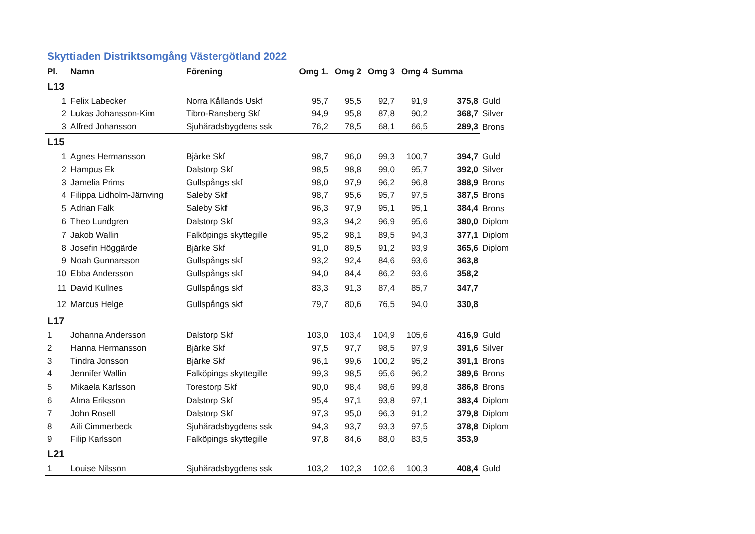Skyttiaden Distriktsomgång Västergötland 2022
| Pl. | Namn | Förening | Omg 1. | Omg 2 | Omg 3 | Omg 4 | Summa | |
| --- | --- | --- | --- | --- | --- | --- | --- | --- |
| L13 | | | | | | | | |
| 1 | Felix Labecker | Norra Kållands Uskf | 95,7 | 95,5 | 92,7 | 91,9 | 375,8 | Guld |
| 2 | Lukas Johansson-Kim | Tibro-Ransberg Skf | 94,9 | 95,8 | 87,8 | 90,2 | 368,7 | Silver |
| 3 | Alfred Johansson | Sjuhäradsbygdens ssk | 76,2 | 78,5 | 68,1 | 66,5 | 289,3 | Brons |
| L15 | | | | | | | | |
| 1 | Agnes Hermansson | Bjärke Skf | 98,7 | 96,0 | 99,3 | 100,7 | 394,7 | Guld |
| 2 | Hampus Ek | Dalstorp Skf | 98,5 | 98,8 | 99,0 | 95,7 | 392,0 | Silver |
| 3 | Jamelia Prims | Gullspångs skf | 98,0 | 97,9 | 96,2 | 96,8 | 388,9 | Brons |
| 4 | Filippa Lidholm-Järnving | Saleby Skf | 98,7 | 95,6 | 95,7 | 97,5 | 387,5 | Brons |
| 5 | Adrian Falk | Saleby Skf | 96,3 | 97,9 | 95,1 | 95,1 | 384,4 | Brons |
| 6 | Theo Lundgren | Dalstorp Skf | 93,3 | 94,2 | 96,9 | 95,6 | 380,0 | Diplom |
| 7 | Jakob Wallin | Falköpings skyttegille | 95,2 | 98,1 | 89,5 | 94,3 | 377,1 | Diplom |
| 8 | Josefin Höggärde | Bjärke Skf | 91,0 | 89,5 | 91,2 | 93,9 | 365,6 | Diplom |
| 9 | Noah Gunnarsson | Gullspångs skf | 93,2 | 92,4 | 84,6 | 93,6 | 363,8 | |
| 10 | Ebba Andersson | Gullspångs skf | 94,0 | 84,4 | 86,2 | 93,6 | 358,2 | |
| 11 | David Kullnes | Gullspångs skf | 83,3 | 91,3 | 87,4 | 85,7 | 347,7 | |
| 12 | Marcus Helge | Gullspångs skf | 79,7 | 80,6 | 76,5 | 94,0 | 330,8 | |
| L17 | | | | | | | | |
| 1 | Johanna Andersson | Dalstorp Skf | 103,0 | 103,4 | 104,9 | 105,6 | 416,9 | Guld |
| 2 | Hanna Hermansson | Bjärke Skf | 97,5 | 97,7 | 98,5 | 97,9 | 391,6 | Silver |
| 3 | Tindra Jonsson | Bjärke Skf | 96,1 | 99,6 | 100,2 | 95,2 | 391,1 | Brons |
| 4 | Jennifer Wallin | Falköpings skyttegille | 99,3 | 98,5 | 95,6 | 96,2 | 389,6 | Brons |
| 5 | Mikaela Karlsson | Torestorp Skf | 90,0 | 98,4 | 98,6 | 99,8 | 386,8 | Brons |
| 6 | Alma Eriksson | Dalstorp Skf | 95,4 | 97,1 | 93,8 | 97,1 | 383,4 | Diplom |
| 7 | John Rosell | Dalstorp Skf | 97,3 | 95,0 | 96,3 | 91,2 | 379,8 | Diplom |
| 8 | Aili Cimmerbeck | Sjuhäradsbygdens ssk | 94,3 | 93,7 | 93,3 | 97,5 | 378,8 | Diplom |
| 9 | Filip Karlsson | Falköpings skyttegille | 97,8 | 84,6 | 88,0 | 83,5 | 353,9 | |
| L21 | | | | | | | | |
| 1 | Louise Nilsson | Sjuhäradsbygdens ssk | 103,2 | 102,3 | 102,6 | 100,3 | 408,4 | Guld |